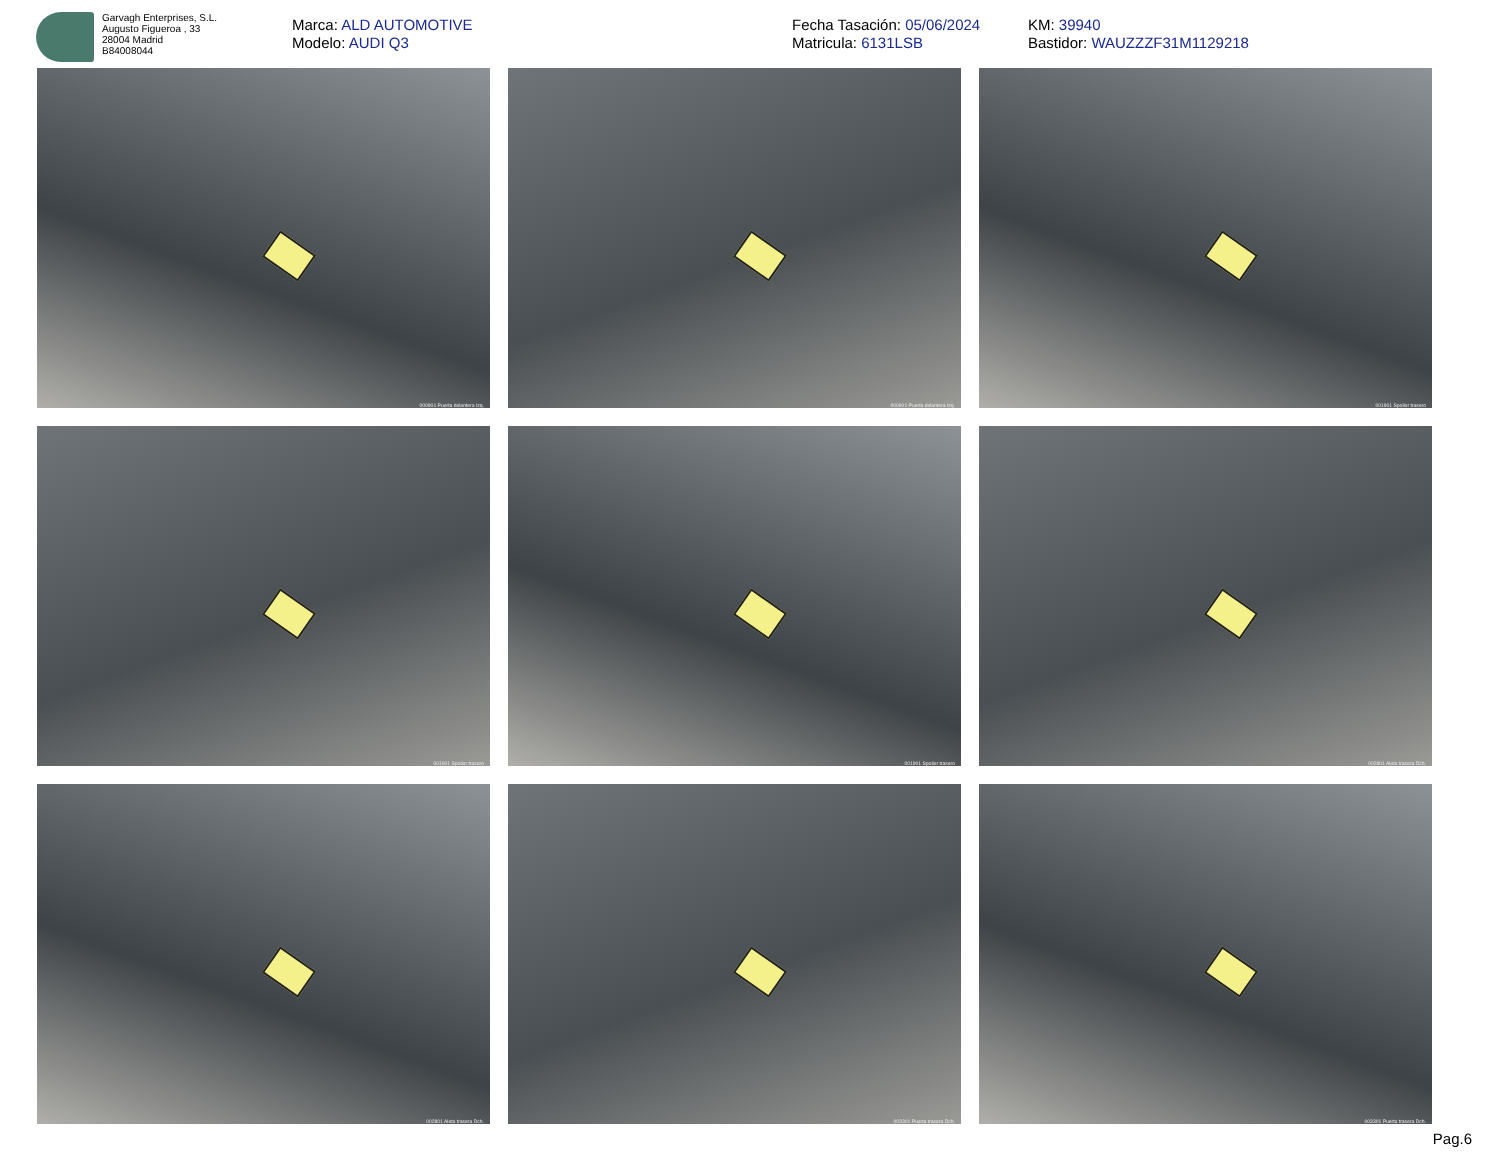Garvagh Enterprises, S.L.
Augusto Figueroa , 33
28004 Madrid
B84008044
Marca: ALD AUTOMOTIVE
Modelo: AUDI Q3
Fecha Tasación: 05/06/2024
Matricula: 6131LSB
KM: 39940
Bastidor: WAUZZZF31M1129218
000901 Puerta delantera Izq.
000901 Puerta delantera Izq.
001901 Spoiler trasero
001901 Spoiler trasero
001901 Spoiler trasero
002801 Aleta trasera Dch.
002801 Aleta trasera Dch.
003301 Puerta trasera Dch.
003301 Puerta trasera Dch.
Pag.6